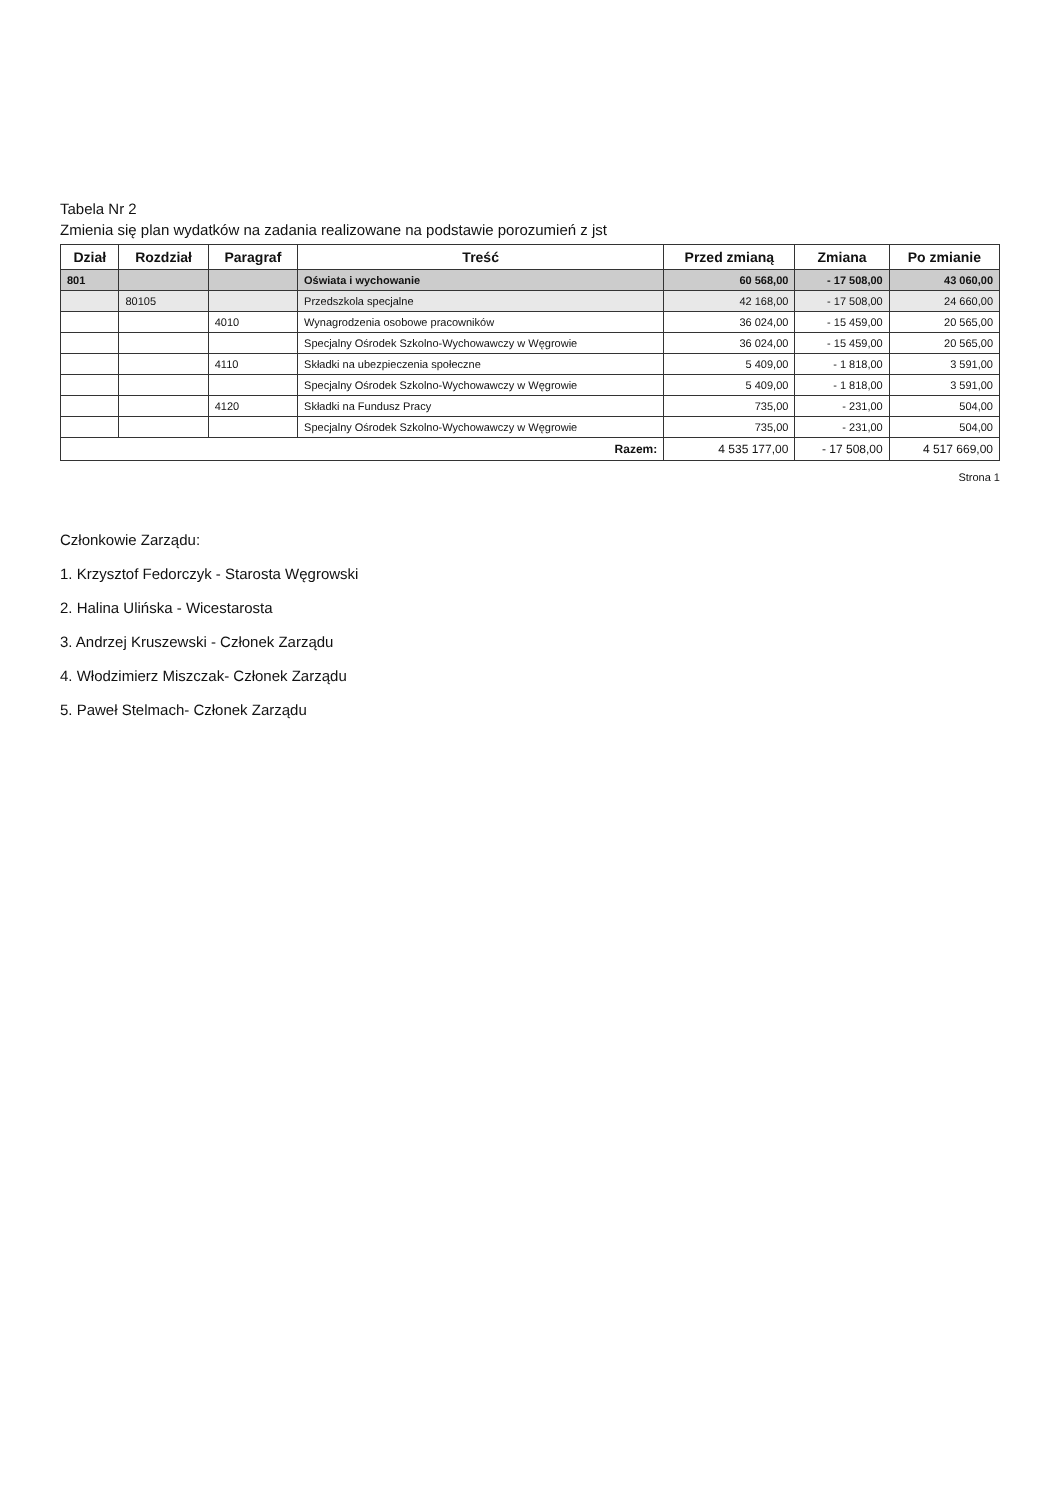Tabela Nr 2
Zmienia się plan wydatków na zadania realizowane na podstawie porozumień z jst
| Dział | Rozdział | Paragraf | Treść | Przed zmianą | Zmiana | Po zmianie |
| --- | --- | --- | --- | --- | --- | --- |
| 801 | | | Oświata i wychowanie | 60 568,00 | - 17 508,00 | 43 060,00 |
| | 80105 | | Przedszkola specjalne | 42 168,00 | - 17 508,00 | 24 660,00 |
| | | 4010 | Wynagrodzenia osobowe pracowników | 36 024,00 | - 15 459,00 | 20 565,00 |
| | | | Specjalny Ośrodek Szkolno-Wychowawczy w Węgrowie | 36 024,00 | - 15 459,00 | 20 565,00 |
| | | 4110 | Składki na ubezpieczenia społeczne | 5 409,00 | - 1 818,00 | 3 591,00 |
| | | | Specjalny Ośrodek Szkolno-Wychowawczy w Węgrowie | 5 409,00 | - 1 818,00 | 3 591,00 |
| | | 4120 | Składki na Fundusz Pracy | 735,00 | - 231,00 | 504,00 |
| | | | Specjalny Ośrodek Szkolno-Wychowawczy w Węgrowie | 735,00 | - 231,00 | 504,00 |
| Razem: | | | | 4 535 177,00 | - 17 508,00 | 4 517 669,00 |
Strona 1
Członkowie Zarządu:
1. Krzysztof Fedorczyk - Starosta Węgrowski
2. Halina Ulińska - Wicestarosta
3. Andrzej Kruszewski - Członek Zarządu
4. Włodzimierz Miszczak- Członek Zarządu
5. Paweł Stelmach- Członek Zarządu